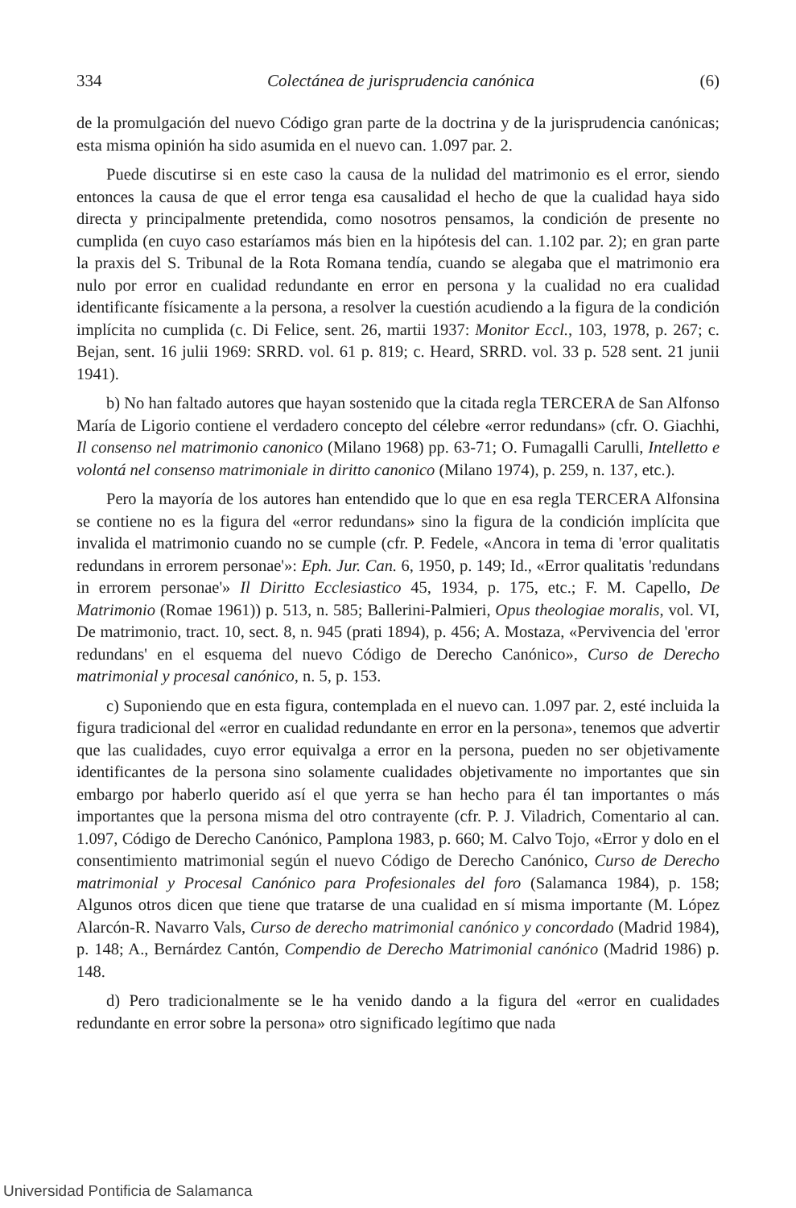334 Colectánea de jurisprudencia canónica (6)
de la promulgación del nuevo Código gran parte de la doctrina y de la jurisprudencia canónicas; esta misma opinión ha sido asumida en el nuevo can. 1.097 par. 2.
Puede discutirse si en este caso la causa de la nulidad del matrimonio es el error, siendo entonces la causa de que el error tenga esa causalidad el hecho de que la cualidad haya sido directa y principalmente pretendida, como nosotros pensamos, la condición de presente no cumplida (en cuyo caso estaríamos más bien en la hipótesis del can. 1.102 par. 2); en gran parte la praxis del S. Tribunal de la Rota Romana tendía, cuando se alegaba que el matrimonio era nulo por error en cualidad redundante en error en persona y la cualidad no era cualidad identificante físicamente a la persona, a resolver la cuestión acudiendo a la figura de la condición implícita no cumplida (c. Di Felice, sent. 26, martii 1937: Monitor Eccl., 103, 1978, p. 267; c. Bejan, sent. 16 julii 1969: SRRD. vol. 61 p. 819; c. Heard, SRRD. vol. 33 p. 528 sent. 21 junii 1941).
b) No han faltado autores que hayan sostenido que la citada regla TERCERA de San Alfonso María de Ligorio contiene el verdadero concepto del célebre «error redundans» (cfr. O. Giachhi, Il consenso nel matrimonio canonico (Milano 1968) pp. 63-71; O. Fumagalli Carulli, Intelletto e volontá nel consenso matrimoniale in diritto canonico (Milano 1974), p. 259, n. 137, etc.).
Pero la mayoría de los autores han entendido que lo que en esa regla TERCERA Alfonsina se contiene no es la figura del «error redundans» sino la figura de la condición implícita que invalida el matrimonio cuando no se cumple (cfr. P. Fedele, «Ancora in tema di 'error qualitatis redundans in errorem personae'»: Eph. Jur. Can. 6, 1950, p. 149; Id., «Error qualitatis 'redundans in errorem personae'» Il Diritto Ecclesiastico 45, 1934, p. 175, etc.; F. M. Capello, De Matrimonio (Romae 1961)) p. 513, n. 585; Ballerini-Palmieri, Opus theologiae moralis, vol. VI, De matrimonio, tract. 10, sect. 8, n. 945 (prati 1894), p. 456; A. Mostaza, «Pervivencia del 'error redundans' en el esquema del nuevo Código de Derecho Canónico», Curso de Derecho matrimonial y procesal canónico, n. 5, p. 153.
c) Suponiendo que en esta figura, contemplada en el nuevo can. 1.097 par. 2, esté incluida la figura tradicional del «error en cualidad redundante en error en la persona», tenemos que advertir que las cualidades, cuyo error equivalga a error en la persona, pueden no ser objetivamente identificantes de la persona sino solamente cualidades objetivamente no importantes que sin embargo por haberlo querido así el que yerra se han hecho para él tan importantes o más importantes que la persona misma del otro contrayente (cfr. P. J. Viladrich, Comentario al can. 1.097, Código de Derecho Canónico, Pamplona 1983, p. 660; M. Calvo Tojo, «Error y dolo en el consentimiento matrimonial según el nuevo Código de Derecho Canónico, Curso de Derecho matrimonial y Procesal Canónico para Profesionales del foro (Salamanca 1984), p. 158; Algunos otros dicen que tiene que tratarse de una cualidad en sí misma importante (M. López Alarcón-R. Navarro Vals, Curso de derecho matrimonial canónico y concordado (Madrid 1984), p. 148; A., Bernárdez Cantón, Compendio de Derecho Matrimonial canónico (Madrid 1986) p. 148.
d) Pero tradicionalmente se le ha venido dando a la figura del «error en cualidades redundante en error sobre la persona» otro significado legítimo que nada
Universidad Pontificia de Salamanca